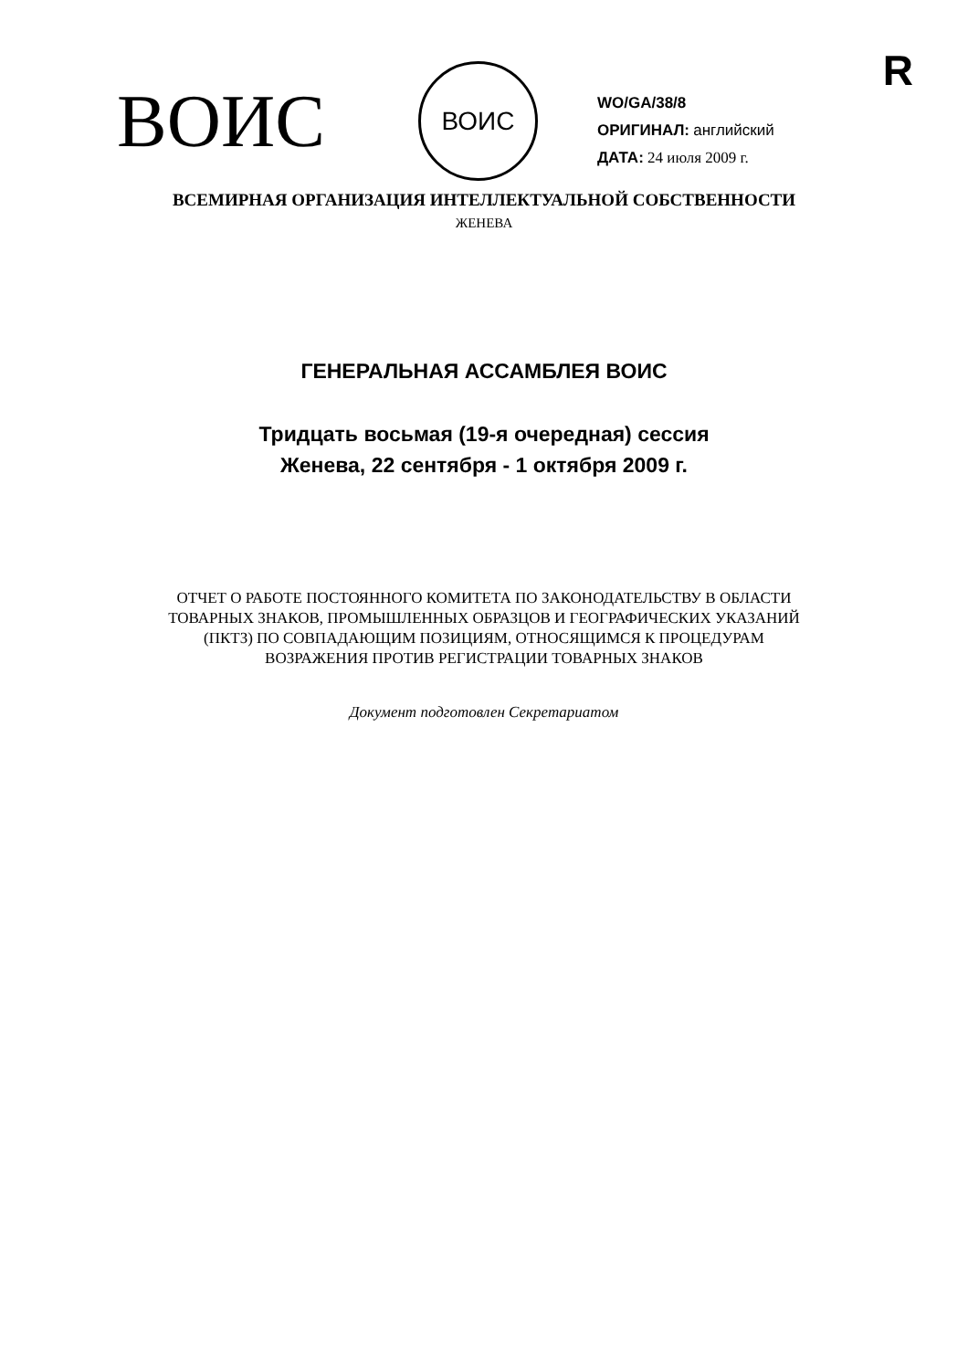R
ВОИС
ВОИС
WO/GA/38/8
ОРИГИНАЛ: английский
ДАТА: 24 июля 2009 г.
ВСЕМИРНАЯ ОРГАНИЗАЦИЯ ИНТЕЛЛЕКТУАЛЬНОЙ СОБСТВЕННОСТИ
ЖЕНЕВА
ГЕНЕРАЛЬНАЯ АССАМБЛЕЯ ВОИС
Тридцать восьмая (19-я очередная) сессия
Женева, 22 сентября - 1 октября 2009 г.
ОТЧЕТ О РАБОТЕ ПОСТОЯННОГО КОМИТЕТА ПО ЗАКОНОДАТЕЛЬСТВУ В ОБЛАСТИ
ТОВАРНЫХ ЗНАКОВ, ПРОМЫШЛЕННЫХ ОБРАЗЦОВ И ГЕОГРАФИЧЕСКИХ УКАЗАНИЙ
(ПКТЗ) ПО СОВПАДАЮЩИМ ПОЗИЦИЯМ, ОТНОСЯЩИМСЯ К ПРОЦЕДУРАМ
ВОЗРАЖЕНИЯ ПРОТИВ РЕГИСТРАЦИИ ТОВАРНЫХ ЗНАКОВ
Документ подготовлен Секретариатом